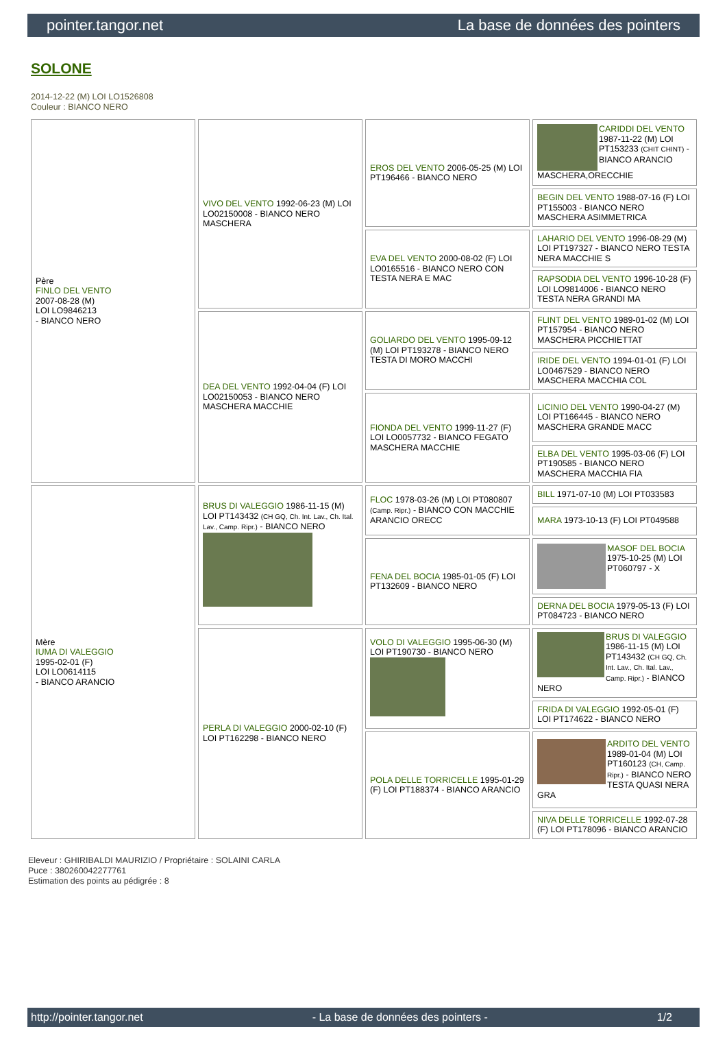pointer.tangor.net La base de données des pointers
SOLONE
2014-12-22 (M) LOI LO1526808
Couleur : BIANCO NERO
| Père FINLO DEL VENTO 2007-08-28 (M) LOI LO9846213 - BIANCO NERO | VIVO DEL VENTO 1992-06-23 (M) LOI LO02150008 - BIANCO NERO MASCHERA | EROS DEL VENTO 2006-05-25 (M) LOI PT196466 - BIANCO NERO | CARIDDI DEL VENTO 1987-11-22 (M) LOI PT153233 (CHIT CHINT) - BIANCO ARANCIO MASCHERA,ORECCHIE |
| | | | BEGIN DEL VENTO 1988-07-16 (F) LOI PT155003 - BIANCO NERO MASCHERA ASIMMETRICA |
| | | EVA DEL VENTO 2000-08-02 (F) LOI LO0165516 - BIANCO NERO CON TESTA NERA E MAC | LAHARIO DEL VENTO 1996-08-29 (M) LOI PT197327 - BIANCO NERO TESTA NERA MACCHIE S |
| | | | RAPSODIA DEL VENTO 1996-10-28 (F) LOI LO9814006 - BIANCO NERO TESTA NERA GRANDI MA |
| | DEA DEL VENTO 1992-04-04 (F) LOI LO02150053 - BIANCO NERO MASCHERA MACCHIE | GOLIARDO DEL VENTO 1995-09-12 (M) LOI PT193278 - BIANCO NERO TESTA DI MORO MACCHI | FLINT DEL VENTO 1989-01-02 (M) LOI PT157954 - BIANCO NERO MASCHERA PICCHIETTAT |
| | | | IRIDE DEL VENTO 1994-01-01 (F) LOI LO0467529 - BIANCO NERO MASCHERA MACCHIA COL |
| | | FIONDA DEL VENTO 1999-11-27 (F) LOI LO0057732 - BIANCO FEGATO MASCHERA MACCHIE | LICINIO DEL VENTO 1990-04-27 (M) LOI PT166445 - BIANCO NERO MASCHERA GRANDE MACC |
| | | | ELBA DEL VENTO 1995-03-06 (F) LOI PT190585 - BIANCO NERO MASCHERA MACCHIA FIA |
| Mère IUMA DI VALEGGIO 1995-02-01 (F) LOI LO0614115 - BIANCO ARANCIO | BRUS DI VALEGGIO 1986-11-15 (M) LOI PT143432 (CH GQ, Ch. Int. Lav., Ch. Ital. Lav., Camp. Ripr.) - BIANCO NERO | FLOC 1978-03-26 (M) LOI PT080807 (Camp. Ripr.) - BIANCO CON MACCHIE ARANCIO ORECC | BILL 1971-07-10 (M) LOI PT033583 |
| | | | MARA 1973-10-13 (F) LOI PT049588 |
| | | FENA DEL BOCIA 1985-01-05 (F) LOI PT132609 - BIANCO NERO | MASOF DEL BOCIA 1975-10-25 (M) LOI PT060797 - X |
| | | | DERNA DEL BOCIA 1979-05-13 (F) LOI PT084723 - BIANCO NERO |
| | PERLA DI VALEGGIO 2000-02-10 (F) LOI PT162298 - BIANCO NERO | VOLO DI VALEGGIO 1995-06-30 (M) LOI PT190730 - BIANCO NERO | BRUS DI VALEGGIO 1986-11-15 (M) LOI PT143432 (CH GQ, Ch. Int. Lav., Ch. Ital. Lav., Camp. Ripr.) - BIANCO NERO |
| | | | FRIDA DI VALEGGIO 1992-05-01 (F) LOI PT174622 - BIANCO NERO |
| | | POLA DELLE TORRICELLE 1995-01-29 (F) LOI PT188374 - BIANCO ARANCIO | ARDITO DEL VENTO 1989-01-04 (M) LOI PT160123 (CH, Camp. Ripr.) - BIANCO NERO TESTA QUASI NERA GRA |
| | | | NIVA DELLE TORRICELLE 1992-07-28 (F) LOI PT178096 - BIANCO ARANCIO |
Eleveur : GHIRIBALDI MAURIZIO / Propriétaire : SOLAINI CARLA
Puce : 380260042277761
Estimation des points au pédigrée : 8
http://pointer.tangor.net - La base de données des pointers - 1/2